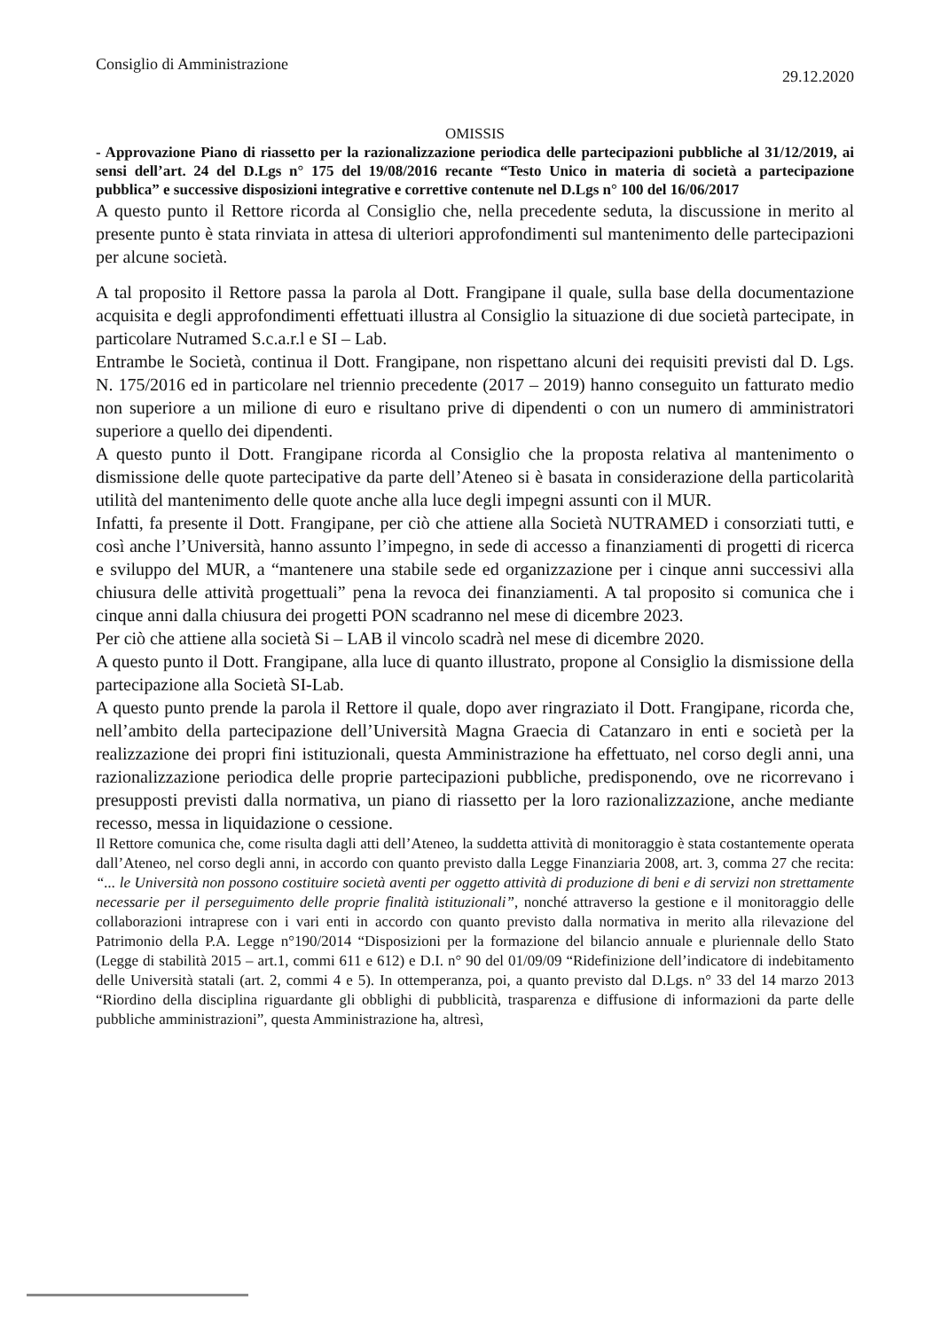Consiglio di Amministrazione 29.12.2020
OMISSIS
- Approvazione Piano di riassetto per la razionalizzazione periodica delle partecipazioni pubbliche al 31/12/2019, ai sensi dell’art. 24 del D.Lgs n° 175 del 19/08/2016 recante “Testo Unico in materia di società a partecipazione pubblica” e successive disposizioni integrative e correttive contenute nel D.Lgs n° 100 del 16/06/2017
A questo punto il Rettore ricorda al Consiglio che, nella precedente seduta, la discussione in merito al presente punto è stata rinviata in attesa di ulteriori approfondimenti sul mantenimento delle partecipazioni per alcune società.
A tal proposito il Rettore passa la parola al Dott. Frangipane il quale, sulla base della documentazione acquisita e degli approfondimenti effettuati illustra al Consiglio la situazione di due società partecipate, in particolare Nutramed S.c.a.r.l e SI – Lab.
Entrambe le Società, continua il Dott. Frangipane, non rispettano alcuni dei requisiti previsti dal D. Lgs. N. 175/2016 ed in particolare nel triennio precedente (2017 – 2019) hanno conseguito un fatturato medio non superiore a un milione di euro e risultano prive di dipendenti o con un numero di amministratori superiore a quello dei dipendenti.
A questo punto il Dott. Frangipane ricorda al Consiglio che la proposta relativa al mantenimento o dismissione delle quote partecipative da parte dell’Ateneo si è basata in considerazione della particolarità utilità del mantenimento delle quote anche alla luce degli impegni assunti con il MUR.
Infatti, fa presente il Dott. Frangipane, per ciò che attiene alla Società NUTRAMED i consorziati tutti, e così anche l’Università, hanno assunto l’impegno, in sede di accesso a finanziamenti di progetti di ricerca e sviluppo del MUR, a “mantenere una stabile sede ed organizzazione per i cinque anni successivi alla chiusura delle attività progettuali” pena la revoca dei finanziamenti. A tal proposito si comunica che i cinque anni dalla chiusura dei progetti PON scadranno nel mese di dicembre 2023.
Per ciò che attiene alla società Si – LAB il vincolo scadrà nel mese di dicembre 2020.
A questo punto il Dott. Frangipane, alla luce di quanto illustrato, propone al Consiglio la dismissione della partecipazione alla Società SI-Lab.
A questo punto prende la parola il Rettore il quale, dopo aver ringraziato il Dott. Frangipane, ricorda che, nell’ambito della partecipazione dell’Università Magna Graecia di Catanzaro in enti e società per la realizzazione dei propri fini istituzionali, questa Amministrazione ha effettuato, nel corso degli anni, una razionalizzazione periodica delle proprie partecipazioni pubbliche, predisponendo, ove ne ricorrevano i presupposti previsti dalla normativa, un piano di riassetto per la loro razionalizzazione, anche mediante recesso, messa in liquidazione o cessione.
Il Rettore comunica che, come risulta dagli atti dell’Ateneo, la suddetta attività di monitoraggio è stata costantemente operata dall’Ateneo, nel corso degli anni, in accordo con quanto previsto dalla Legge Finanziaria 2008, art. 3, comma 27 che recita: “... le Università non possono costituire società aventi per oggetto attività di produzione di beni e di servizi non strettamente necessarie per il perseguimento delle proprie finalità istituzionali”, nonché attraverso la gestione e il monitoraggio delle collaborazioni intraprese con i vari enti in accordo con quanto previsto dalla normativa in merito alla rilevazione del Patrimonio della P.A. Legge n°190/2014 “Disposizioni per la formazione del bilancio annuale e pluriennale dello Stato (Legge di stabilità 2015 – art.1, commi 611 e 612) e D.I. n° 90 del 01/09/09 “Ridefinizione dell’indicatore di indebitamento delle Università statali (art. 2, commi 4 e 5). In ottemperanza, poi, a quanto previsto dal D.Lgs. n° 33 del 14 marzo 2013 “Riordino della disciplina riguardante gli obblighi di pubblicità, trasparenza e diffusione di informazioni da parte delle pubbliche amministrazioni”, questa Amministrazione ha, altresì,